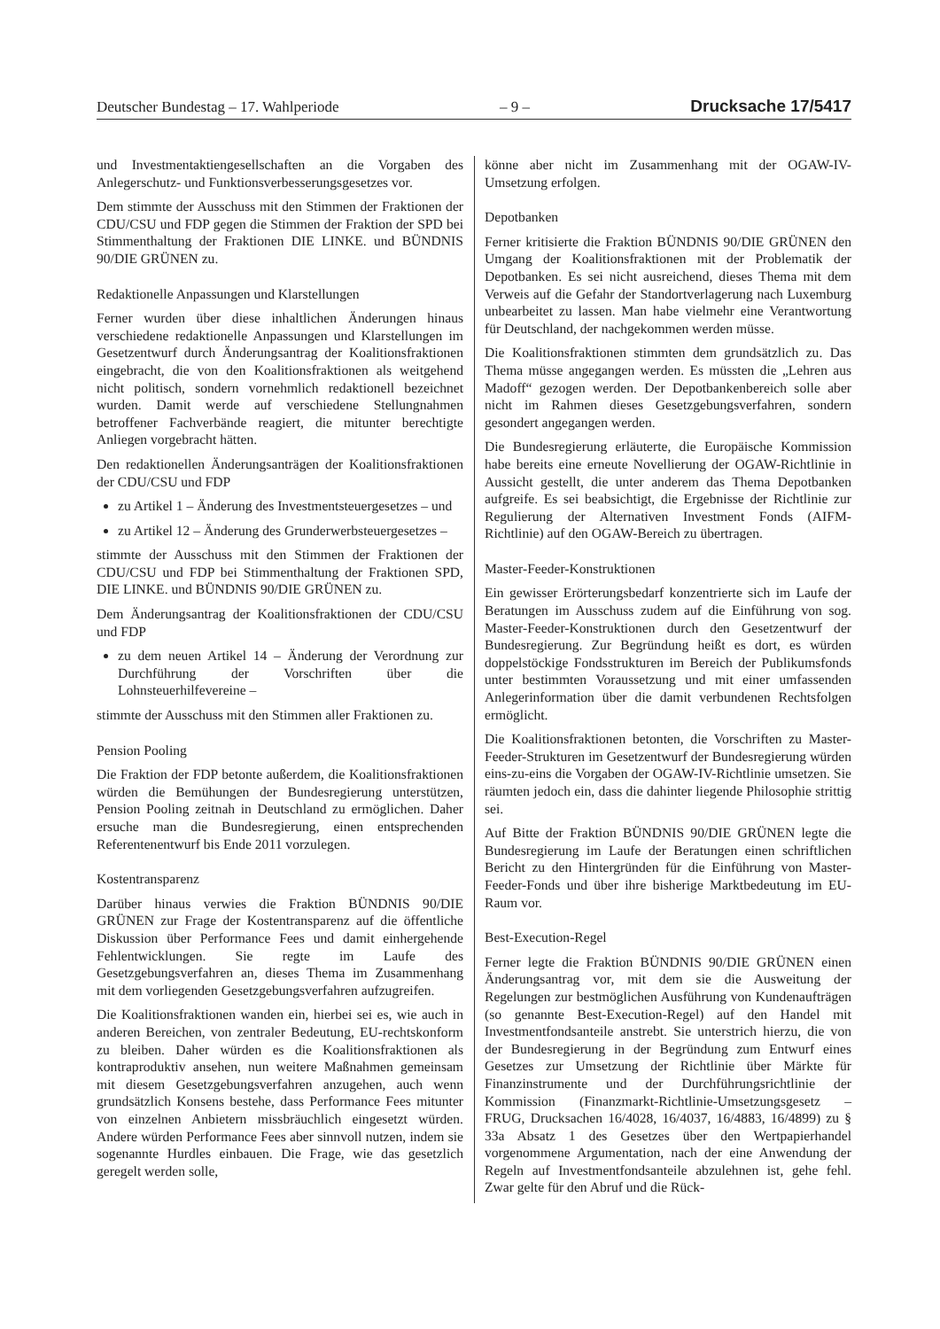Deutscher Bundestag – 17. Wahlperiode – 9 – Drucksache 17/5417
und Investmentaktiengesellschaften an die Vorgaben des Anlegerschutz- und Funktionsverbesserungsgesetzes vor.
Dem stimmte der Ausschuss mit den Stimmen der Fraktionen der CDU/CSU und FDP gegen die Stimmen der Fraktion der SPD bei Stimmenthaltung der Fraktionen DIE LINKE. und BÜNDNIS 90/DIE GRÜNEN zu.
Redaktionelle Anpassungen und Klarstellungen
Ferner wurden über diese inhaltlichen Änderungen hinaus verschiedene redaktionelle Anpassungen und Klarstellungen im Gesetzentwurf durch Änderungsantrag der Koalitionsfraktionen eingebracht, die von den Koalitionsfraktionen als weitgehend nicht politisch, sondern vornehmlich redaktionell bezeichnet wurden. Damit werde auf verschiedene Stellungnahmen betroffener Fachverbände reagiert, die mitunter berechtigte Anliegen vorgebracht hätten.
Den redaktionellen Änderungsanträgen der Koalitionsfraktionen der CDU/CSU und FDP
zu Artikel 1 – Änderung des Investmentsteuergesetzes – und
zu Artikel 12 – Änderung des Grunderwerbsteuergesetzes –
stimmte der Ausschuss mit den Stimmen der Fraktionen der CDU/CSU und FDP bei Stimmenthaltung der Fraktionen SPD, DIE LINKE. und BÜNDNIS 90/DIE GRÜNEN zu.
Dem Änderungsantrag der Koalitionsfraktionen der CDU/CSU und FDP
zu dem neuen Artikel 14 – Änderung der Verordnung zur Durchführung der Vorschriften über die Lohnsteuerhilfevereine –
stimmte der Ausschuss mit den Stimmen aller Fraktionen zu.
Pension Pooling
Die Fraktion der FDP betonte außerdem, die Koalitionsfraktionen würden die Bemühungen der Bundesregierung unterstützen, Pension Pooling zeitnah in Deutschland zu ermöglichen. Daher ersuche man die Bundesregierung, einen entsprechenden Referentenentwurf bis Ende 2011 vorzulegen.
Kostentransparenz
Darüber hinaus verwies die Fraktion BÜNDNIS 90/DIE GRÜNEN zur Frage der Kostentransparenz auf die öffentliche Diskussion über Performance Fees und damit einhergehende Fehlentwicklungen. Sie regte im Laufe des Gesetzgebungsverfahren an, dieses Thema im Zusammenhang mit dem vorliegenden Gesetzgebungsverfahren aufzugreifen.
Die Koalitionsfraktionen wanden ein, hierbei sei es, wie auch in anderen Bereichen, von zentraler Bedeutung, EU-rechtskonform zu bleiben. Daher würden es die Koalitionsfraktionen als kontraproduktiv ansehen, nun weitere Maßnahmen gemeinsam mit diesem Gesetzgebungsverfahren anzugehen, auch wenn grundsätzlich Konsens bestehe, dass Performance Fees mitunter von einzelnen Anbietern missbräuchlich eingesetzt würden. Andere würden Performance Fees aber sinnvoll nutzen, indem sie sogenannte Hurdles einbauen. Die Frage, wie das gesetzlich geregelt werden solle,
könne aber nicht im Zusammenhang mit der OGAW-IV-Umsetzung erfolgen.
Depotbanken
Ferner kritisierte die Fraktion BÜNDNIS 90/DIE GRÜNEN den Umgang der Koalitionsfraktionen mit der Problematik der Depotbanken. Es sei nicht ausreichend, dieses Thema mit dem Verweis auf die Gefahr der Standortverlagerung nach Luxemburg unbearbeitet zu lassen. Man habe vielmehr eine Verantwortung für Deutschland, der nachgekommen werden müsse.
Die Koalitionsfraktionen stimmten dem grundsätzlich zu. Das Thema müsse angegangen werden. Es müssten die „Lehren aus Madoff“ gezogen werden. Der Depotbankenbereich solle aber nicht im Rahmen dieses Gesetzgebungsverfahren, sondern gesondert angegangen werden.
Die Bundesregierung erläuterte, die Europäische Kommission habe bereits eine erneute Novellierung der OGAW-Richtlinie in Aussicht gestellt, die unter anderem das Thema Depotbanken aufgreife. Es sei beabsichtigt, die Ergebnisse der Richtlinie zur Regulierung der Alternativen Investment Fonds (AIFM-Richtlinie) auf den OGAW-Bereich zu übertragen.
Master-Feeder-Konstruktionen
Ein gewisser Erörterungsbedarf konzentrierte sich im Laufe der Beratungen im Ausschuss zudem auf die Einführung von sog. Master-Feeder-Konstruktionen durch den Gesetzentwurf der Bundesregierung. Zur Begründung heißt es dort, es würden doppelstöckige Fondsstrukturen im Bereich der Publikumsfonds unter bestimmten Voraussetzung und mit einer umfassenden Anlegerinformation über die damit verbundenen Rechtsfolgen ermöglicht.
Die Koalitionsfraktionen betonten, die Vorschriften zu Master-Feeder-Strukturen im Gesetzentwurf der Bundesregierung würden eins-zu-eins die Vorgaben der OGAW-IV-Richtlinie umsetzen. Sie räumten jedoch ein, dass die dahinter liegende Philosophie strittig sei.
Auf Bitte der Fraktion BÜNDNIS 90/DIE GRÜNEN legte die Bundesregierung im Laufe der Beratungen einen schriftlichen Bericht zu den Hintergründen für die Einführung von Master-Feeder-Fonds und über ihre bisherige Marktbedeutung im EU-Raum vor.
Best-Execution-Regel
Ferner legte die Fraktion BÜNDNIS 90/DIE GRÜNEN einen Änderungsantrag vor, mit dem sie die Ausweitung der Regelungen zur bestmöglichen Ausführung von Kundenaufträgen (so genannte Best-Execution-Regel) auf den Handel mit Investmentfondsanteile anstrebt. Sie unterstrich hierzu, die von der Bundesregierung in der Begründung zum Entwurf eines Gesetzes zur Umsetzung der Richtlinie über Märkte für Finanzinstrumente und der Durchführungsrichtlinie der Kommission (Finanzmarkt-Richtlinie-Umsetzungsgesetz – FRUG, Drucksachen 16/4028, 16/4037, 16/4883, 16/4899) zu § 33a Absatz 1 des Gesetzes über den Wertpapierhandel vorgenommene Argumentation, nach der eine Anwendung der Regeln auf Investmentfondsanteile abzulehnen ist, gehe fehl. Zwar gelte für den Abruf und die Rück-